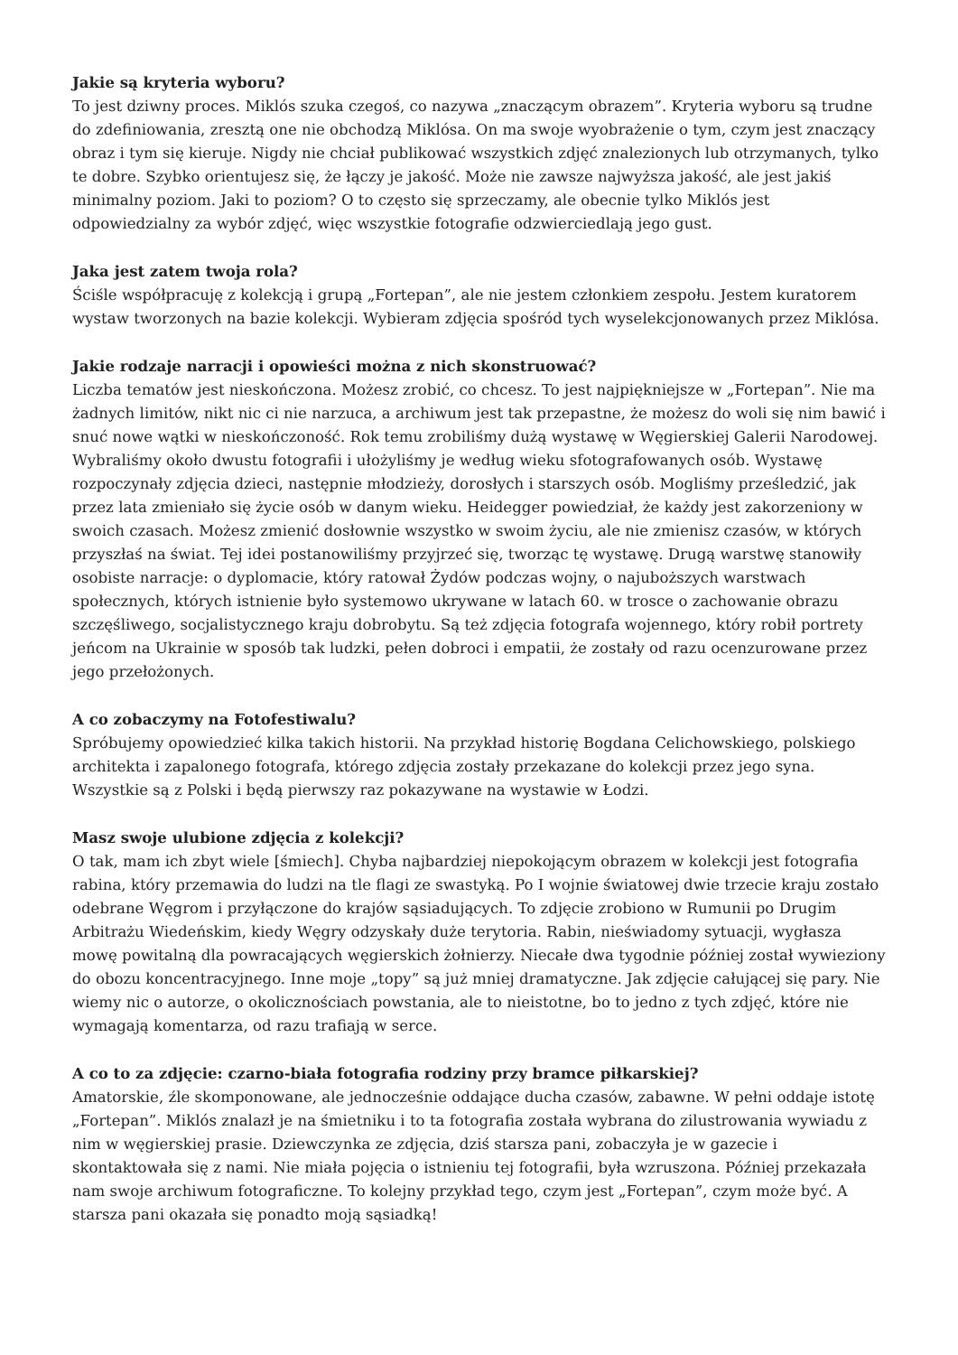Jakie są kryteria wyboru?
To jest dziwny proces. Miklós szuka czegoś, co nazywa „znaczącym obrazem”. Kryteria wyboru są trudne do zdefiniowania, zresztą one nie obchodzą Miklósa. On ma swoje wyobrażenie o tym, czym jest znaczący obraz i tym się kieruje. Nigdy nie chciał publikować wszystkich zdjęć znalezionych lub otrzymanych, tylko te dobre. Szybko orientujesz się, że łączy je jakość. Może nie zawsze najwyższa jakość, ale jest jakiś minimalny poziom. Jaki to poziom? O to często się sprzeczamy, ale obecnie tylko Miklós jest odpowiedzialny za wybór zdjęć, więc wszystkie fotografie odzwierciedlają jego gust.
Jaka jest zatem twoja rola?
Ściśle współpracuję z kolekcją i grupą „Fortepan”, ale nie jestem członkiem zespołu. Jestem kuratorem wystaw tworzonych na bazie kolekcji. Wybieram zdjęcia spośród tych wyselekcjonowanych przez Miklósa.
Jakie rodzaje narracji i opowieści można z nich skonstruować?
Liczba tematów jest nieskończona. Możesz zrobić, co chcesz. To jest najpiękniejsze w „Fortepan”. Nie ma żadnych limitów, nikt nic ci nie narzuca, a archiwum jest tak przepastne, że możesz do woli się nim bawić i snuć nowe wątki w nieskończoność. Rok temu zrobiliśmy dużą wystawę w Węgierskiej Galerii Narodowej. Wybraliśmy około dwustu fotografii i ułożyliśmy je według wieku sfotografowanych osób. Wystawę rozpoczynały zdjęcia dzieci, następnie młodzieży, dorosłych i starszych osób. Mogliśmy prześledzić, jak przez lata zmieniało się życie osób w danym wieku. Heidegger powiedział, że każdy jest zakorzeniony w swoich czasach. Możesz zmienić dosłownie wszystko w swoim życiu, ale nie zmienisz czasów, w których przyszłaś na świat. Tej idei postanowiliśmy przyjrzeć się, tworząc tę wystawę. Drugą warstwę stanowiły osobiste narracje: o dyplomacie, który ratował Żydów podczas wojny, o najuboższych warstwach społecznych, których istnienie było systemowo ukrywane w latach 60. w trosce o zachowanie obrazu szczęśliwego, socjalistycznego kraju dobrobytu. Są też zdjęcia fotografa wojennego, który robił portrety jeńcom na Ukrainie w sposób tak ludzki, pełen dobroci i empatii, że zostały od razu ocenzurowane przez jego przełożonych.
A co zobaczymy na Fotofestiwalu?
Spróbujemy opowiedzieć kilka takich historii. Na przykład historię Bogdana Celichowskiego, polskiego architekta i zapalonego fotografa, którego zdjęcia zostały przekazane do kolekcji przez jego syna. Wszystkie są z Polski i będą pierwszy raz pokazywane na wystawie w Łodzi.
Masz swoje ulubione zdjęcia z kolekcji?
O tak, mam ich zbyt wiele [śmiech]. Chyba najbardziej niepokojącym obrazem w kolekcji jest fotografia rabina, który przemawia do ludzi na tle flagi ze swastyką. Po I wojnie światowej dwie trzecie kraju zostało odebrane Węgrom i przyłączone do krajów sąsiadujących. To zdjęcie zrobiono w Rumunii po Drugim Arbitrażu Wiedeńskim, kiedy Węgry odzyskały duże terytoria. Rabin, nieświadomy sytuacji, wygłasza mowę powitalną dla powracających węgierskich żołnierzy. Niecałe dwa tygodnie później został wywieziony do obozu koncentracyjnego. Inne moje „topy” są już mniej dramatyczne. Jak zdjęcie całującej się pary. Nie wiemy nic o autorze, o okolicznościach powstania, ale to nieistotne, bo to jedno z tych zdjęć, które nie wymagają komentarza, od razu trafiają w serce.
A co to za zdjęcie: czarno-biała fotografia rodziny przy bramce piłkarskiej?
Amatorskie, źle skomponowane, ale jednocześnie oddające ducha czasów, zabawne. W pełni oddaje istotę „Fortepan”. Miklós znalazł je na śmietniku i to ta fotografia została wybrana do zilustrowania wywiadu z nim w węgierskiej prasie. Dziewczynka ze zdjęcia, dziś starsza pani, zobaczyła je w gazecie i skontaktowała się z nami. Nie miała pojęcia o istnieniu tej fotografii, była wzruszona. Później przekazała nam swoje archiwum fotograficzne. To kolejny przykład tego, czym jest „Fortepan”, czym może być. A starsza pani okazała się ponadto moją sąsiadką!